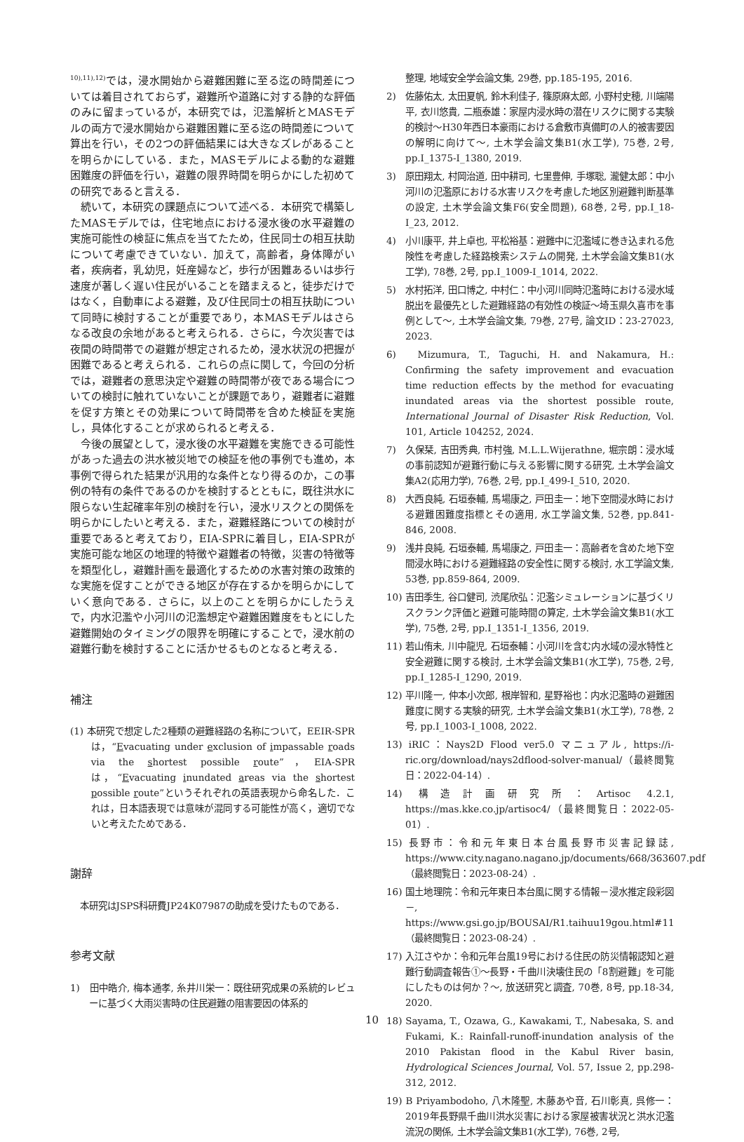<sup>10),11),12)</sup>では，浸水開始から避難困難に至る迄の時間差については着目されておらず，避難所や道路に対する静的な評価のみに留まっているが，本研究では，氾濫解析とMASモデルの両方で浸水開始から避難困難に至る迄の時間差について算出を行い，その2つの評価結果には大きなズレがあることを明らかにしている．また，MASモデルによる動的な避難困難度の評価を行い，避難の限界時間を明らかにした初めての研究であると言える．
続いて，本研究の課題点について述べる．本研究で構築したMASモデルでは，住宅地点における浸水後の水平避難の実施可能性の検証に焦点を当てたため，住民同士の相互扶助について考慮できていない．加えて，高齢者，身体障がい者，疾病者，乳幼児，妊産婦など，歩行が困難あるいは歩行速度が著しく遅い住民がいることを踏まえると，徒歩だけではなく，自動車による避難，及び住民同士の相互扶助について同時に検討することが重要であり，本MASモデルはさらなる改良の余地があると考えられる．さらに，今次災害では夜間の時間帯での避難が想定されるため，浸水状況の把握が困難であると考えられる．これらの点に関して，今回の分析では，避難者の意思決定や避難の時間帯が夜である場合についての検討に触れていないことが課題であり，避難者に避難を促す方策とその効果について時間帯を含めた検証を実施し，具体化することが求められると考える．
今後の展望として，浸水後の水平避難を実施できる可能性があった過去の洪水被災地での検証を他の事例でも進め，本事例で得られた結果が汎用的な条件となり得るのか，この事例の特有の条件であるのかを検討するとともに，既往洪水に限らない生起確率年別の検討を行い，浸水リスクとの関係を明らかにしたいと考える．また，避難経路についての検討が重要であると考えており，EIA-SPRに着目し，EIA-SPRが実施可能な地区の地理的特徴や避難者の特徴，災害の特徴等を類型化し，避難計画を最適化するための水害対策の政策的な実施を促すことができる地区が存在するかを明らかにしていく意向である．さらに，以上のことを明らかにしたうえで，内水氾濫や小河川の氾濫想定や避難困難度をもとにした避難開始のタイミングの限界を明確にすることで，浸水前の避難行動を検討することに活かせるものとなると考える．
補注
(1) 本研究で想定した2種類の避難経路の名称について，EEIR-SPRは，“Evacuating under exclusion of impassable roads via the shortest possible route”，EIA-SPRは，“Evacuating inundated areas via the shortest possible route”というそれぞれの英語表現から命名した．これは，日本語表現では意味が混同する可能性が高く，適切でないと考えたためである．
謝辞
本研究はJSPS科研費JP24K07987の助成を受けたものである．
参考文献
1)　田中皓介, 梅本通孝, 糸井川栄一：既往研究成果の系統的レビューに基づく大雨災害時の住民避難の阻害要因の体系的
整理, 地域安全学会論文集, 29巻, pp.185-195, 2016.
2)　佐藤佑太, 太田夏帆, 鈴木利佳子, 篠原麻太郎, 小野村史穂, 川端陽平, 衣川悠貴, 二瓶泰雄：家屋内浸水時の潜在リスクに関する実験的検討～H30年西日本豪雨における倉敷市真備町の人的被害要因の解明に向けて～, 土木学会論文集B1(水工学), 75巻, 2号, pp.I_1375-I_1380, 2019.
3)　原田翔太, 村岡治道, 田中耕司, 七里豊伸, 手塚聡, 瀧健太郎：中小河川の氾濫原における水害リスクを考慮した地区別避難判断基準の設定, 土木学会論文集F6(安全問題), 68巻, 2号, pp.I_18-I_23, 2012.
4)　小川康平, 井上卓也, 平松裕基：避難中に氾濫域に巻き込まれる危険性を考慮した経路検索システムの開発, 土木学会論文集B1(水工学), 78巻, 2号, pp.I_1009-I_1014, 2022.
5)　水村拓洋, 田口博之, 中村仁：中小河川同時氾濫時における浸水域脱出を最優先とした避難経路の有効性の検証～埼玉県久喜市を事例として～, 土木学会論文集, 79巻, 27号, 論文ID：23-27023, 2023.
6)　Mizumura, T., Taguchi, H. and Nakamura, H.: Confirming the safety improvement and evacuation time reduction effects by the method for evacuating inundated areas via the shortest possible route, International Journal of Disaster Risk Reduction, Vol. 101, Article 104252, 2024.
7)　久保栞, 吉田秀典, 市村強, M.L.L.Wijerathne, 堀宗朗：浸水域の事前認知が避難行動に与える影響に関する研究, 土木学会論文集A2(応用力学), 76巻, 2号, pp.I_499-I_510, 2020.
8)　大西良純, 石垣泰輔, 馬場康之, 戸田圭一：地下空間浸水時における避難困難度指標とその適用, 水工学論文集, 52巻, pp.841-846, 2008.
9)　浅井良純, 石垣泰輔, 馬場康之, 戸田圭一：高齢者を含めた地下空間浸水時における避難経路の安全性に関する検討, 水工学論文集, 53巻, pp.859-864, 2009.
10) 吉田季生, 谷口健司, 渋尾欣弘：氾濫シミュレーションに基づくリスクランク評価と避難可能時間の算定, 土木学会論文集B1(水工学), 75巻, 2号, pp.I_1351-I_1356, 2019.
11) 若山侑未, 川中龍児, 石垣泰輔：小河川を含む内水域の浸水特性と安全避難に関する検討, 土木学会論文集B1(水工学), 75巻, 2号, pp.I_1285-I_1290, 2019.
12) 平川隆一, 仲本小次郎, 根岸智和, 星野裕也：内水氾濫時の避難困難度に関する実験的研究, 土木学会論文集B1(水工学), 78巻, 2号, pp.I_1003-I_1008, 2022.
13) iRIC：Nays2D Flood ver5.0 マニュアル, https://i-ric.org/download/nays2dflood-solver-manual/（最終閲覧日：2022-04-14）.
14) 構造計画研究所：Artisoc 4.2.1, https://mas.kke.co.jp/artisoc4/（最終閲覧日：2022-05-01）.
15) 長野市：令和元年東日本台風長野市災害記録誌, https://www.city.nagano.nagano.jp/documents/668/363607.pdf（最終閲覧日：2023-08-24）.
16) 国土地理院：令和元年東日本台風に関する情報－浸水推定段彩図－, https://www.gsi.go.jp/BOUSAI/R1.taihuu19gou.html#11（最終閲覧日：2023-08-24）.
17) 入江さやか：令和元年台風19号における住民の防災情報認知と避難行動調査報告①～長野・千曲川決壊住民の「8割避難」を可能にしたものは何か？～, 放送研究と調査, 70巻, 8号, pp.18-34, 2020.
18) Sayama, T., Ozawa, G., Kawakami, T., Nabesaka, S. and Fukami, K.: Rainfall-runoff-inundation analysis of the 2010 Pakistan flood in the Kabul River basin, Hydrological Sciences Journal, Vol. 57, Issue 2, pp.298-312, 2012.
19) B Priyambodoho, 八木隆聖, 木藤あや音, 石川彰真, 呉修一：2019年長野県千曲川洪水災害における家屋被害状況と洪水氾濫流況の関係, 土木学会論文集B1(水工学), 76巻, 2号,
10